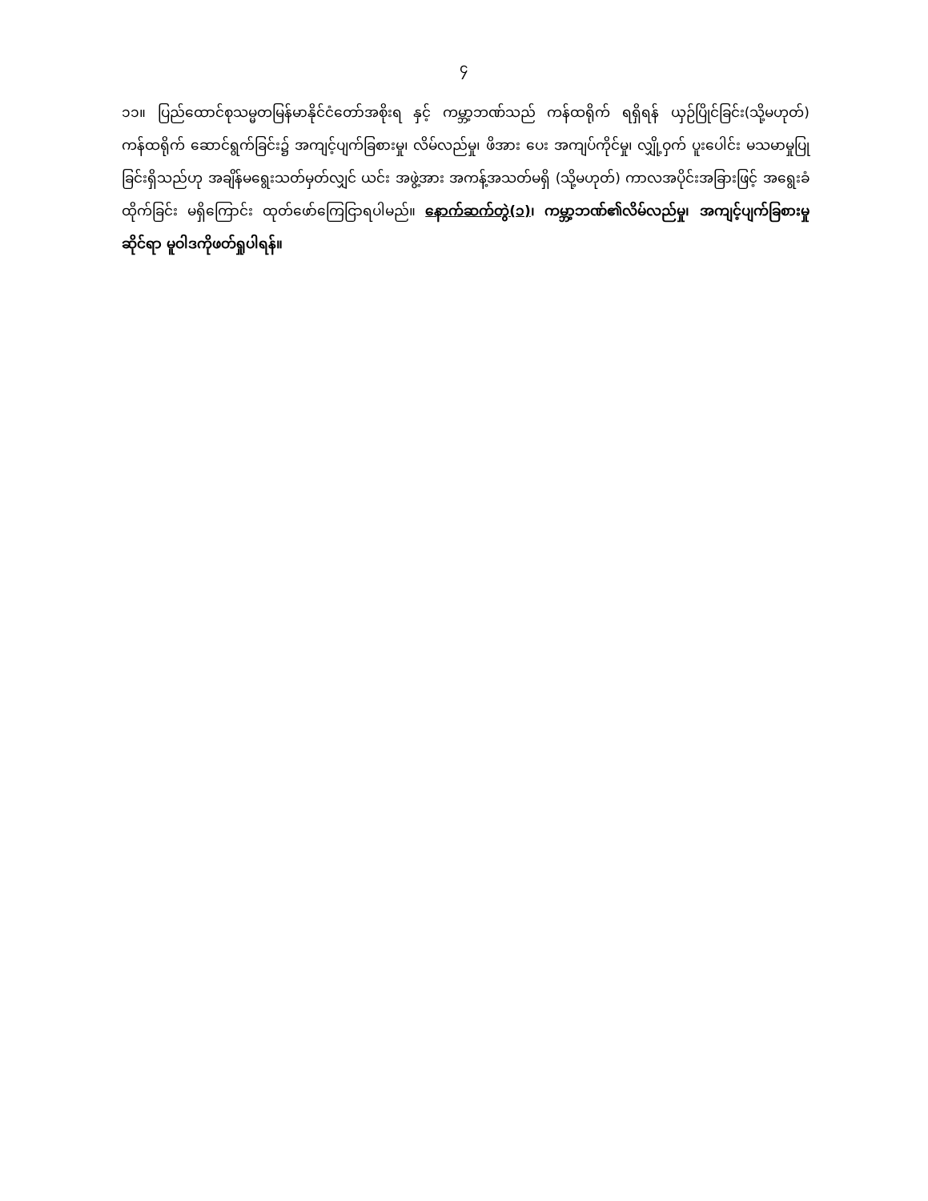၄
၁၁။ ပြည်ထောင်စုသမ္မတမြန်မာနိုင်ငံတော်အစိုးရ နှင့် ကမ္ဘာ့ဘဏ်သည် ကန်ထရိုက် ရရှိရန် ယှဉ်ပြိုင်ခြင်း(သို့မဟုတ်) ကန်ထရိုက် ဆောင်ရွက်ခြင်း၌ အကျင့်ပျက်ခြစားမှု၊ လိမ်လည်မှု၊ ဖိအား ပေး အကျပ်ကိုင်မှု၊ လျှို့ဝှက် ပူးပေါင်း မသမာမှုပြုခြင်းရှိသည်ဟု အချိန်မရွေးသတ်မှတ်လျှင် ယင်း အဖွဲ့အား အကန့်အသတ်မရှိ (သို့မဟုတ်) ကာလအပိုင်းအခြားဖြင့် အရွေးခံထိုက်ခြင်း မရှိကြောင်း ထုတ်ဖော်ကြေငြာရပါမည်။ နောက်ဆက်တွဲ(၁)၊ ကမ္ဘာ့ဘဏ်၏လိမ်လည်မှု၊ အကျင့်ပျက်ခြစားမှု ဆိုင်ရာ မူဝါဒကိုဖတ်ရှုပါရန်။